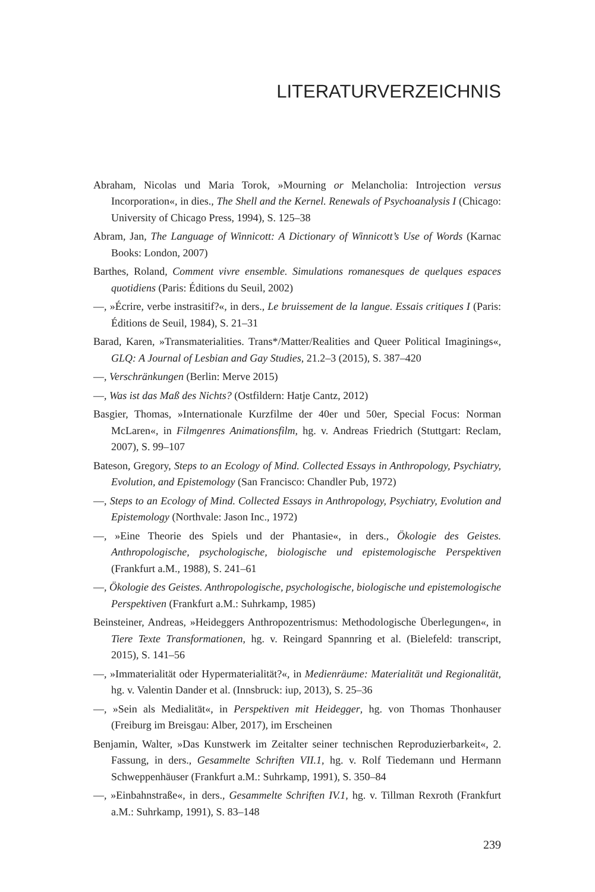LITERATURVERZEICHNIS
Abraham, Nicolas und Maria Torok, »Mourning or Melancholia: Introjection versus Incorporation«, in dies., The Shell and the Kernel. Renewals of Psychoanalysis I (Chicago: University of Chicago Press, 1994), S. 125–38
Abram, Jan, The Language of Winnicott: A Dictionary of Winnicott’s Use of Words (Karnac Books: London, 2007)
Barthes, Roland, Comment vivre ensemble. Simulations romanesques de quelques espaces quotidiens (Paris: Éditions du Seuil, 2002)
—, »Écrire, verbe instrasitif?«, in ders., Le bruissement de la langue. Essais critiques I (Paris: Éditions de Seuil, 1984), S. 21–31
Barad, Karen, »Transmaterialities. Trans*/Matter/Realities and Queer Political Imaginings«, GLQ: A Journal of Lesbian and Gay Studies, 21.2–3 (2015), S. 387–420
—, Verschränkungen (Berlin: Merve 2015)
—, Was ist das Maß des Nichts? (Ostfildern: Hatje Cantz, 2012)
Basgier, Thomas, »Internationale Kurzfilme der 40er und 50er, Special Focus: Norman McLaren«, in Filmgenres Animationsfilm, hg. v. Andreas Friedrich (Stuttgart: Reclam, 2007), S. 99–107
Bateson, Gregory, Steps to an Ecology of Mind. Collected Essays in Anthropology, Psychiatry, Evolution, and Epistemology (San Francisco: Chandler Pub, 1972)
—, Steps to an Ecology of Mind. Collected Essays in Anthropology, Psychiatry, Evolution and Epistemology (Northvale: Jason Inc., 1972)
—, »Eine Theorie des Spiels und der Phantasie«, in ders., Ökologie des Geistes. Anthropologische, psychologische, biologische und epistemologische Perspektiven (Frankfurt a.M., 1988), S. 241–61
—, Ökologie des Geistes. Anthropologische, psychologische, biologische und epistemologische Perspektiven (Frankfurt a.M.: Suhrkamp, 1985)
Beinsteiner, Andreas, »Heideggers Anthropozentrismus: Methodologische Überlegungen«, in Tiere Texte Transformationen, hg. v. Reingard Spannring et al. (Bielefeld: transcript, 2015), S. 141–56
—, »Immaterialität oder Hypermaterialität?«, in Medienräume: Materialität und Regionalität, hg. v. Valentin Dander et al. (Innsbruck: iup, 2013), S. 25–36
—, »Sein als Medialität«, in Perspektiven mit Heidegger, hg. von Thomas Thonhauser (Freiburg im Breisgau: Alber, 2017), im Erscheinen
Benjamin, Walter, »Das Kunstwerk im Zeitalter seiner technischen Reproduzierbarkeit«, 2. Fassung, in ders., Gesammelte Schriften VII.1, hg. v. Rolf Tiedemann und Hermann Schweppenhäuser (Frankfurt a.M.: Suhrkamp, 1991), S. 350–84
—, »Einbahnstraße«, in ders., Gesammelte Schriften IV.1, hg. v. Tillman Rexroth (Frankfurt a.M.: Suhrkamp, 1991), S. 83–148
239